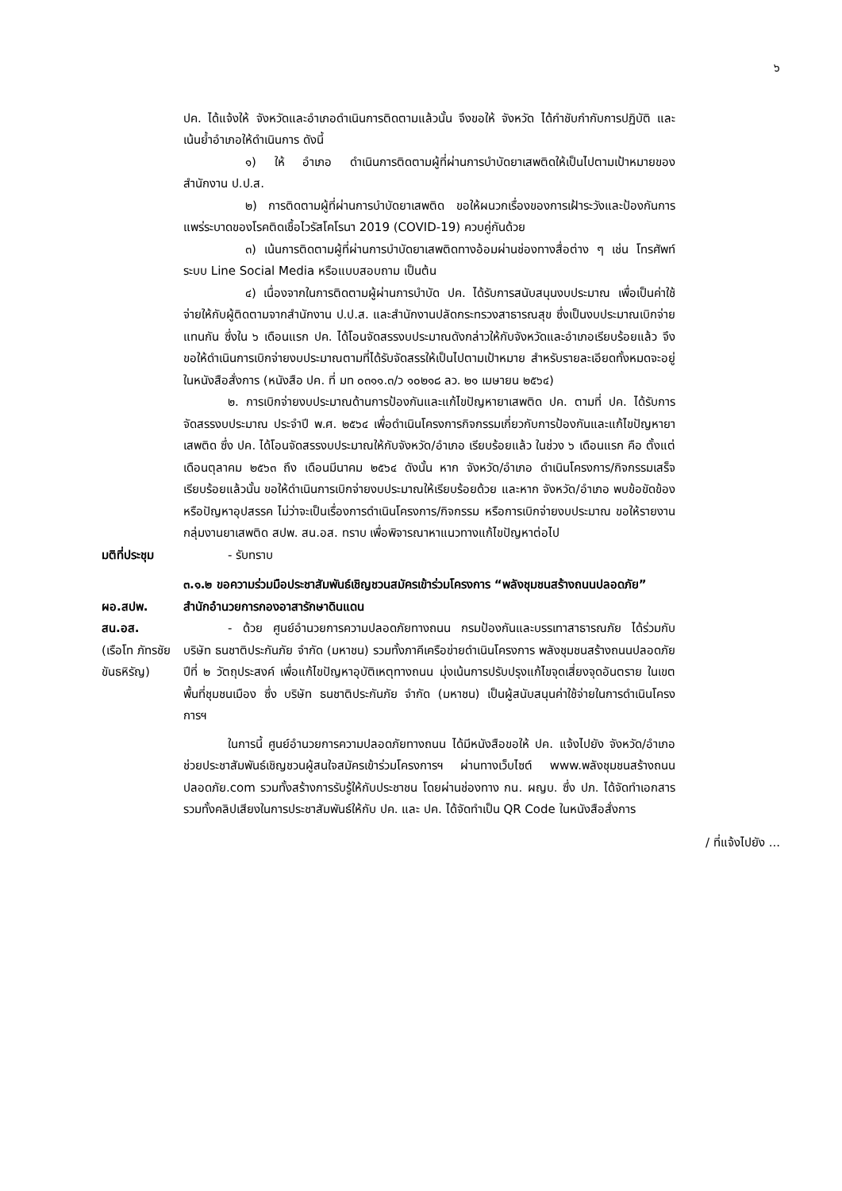๖
ปค. ได้แจ้งให้ จังหวัดและอำเภอดำเนินการติดตามแล้วนั้น จึงขอให้ จังหวัด ได้กำชับกำกับการปฏิบัติ และเน้นย้ำอำเภอให้ดำเนินการ ดังนี้
๑) ให้ อำเภอ ดำเนินการติดตามผู้ที่ผ่านการบำบัดยาเสพติดให้เป็นไปตามเป้าหมายของสำนักงาน ป.ป.ส.
๒) การติดตามผู้ที่ผ่านการบำบัดยาเสพติด ขอให้ผนวกเรื่องของการเฝ้าระวังและป้องกันการแพร่ระบาดของโรคติดเชื้อไวรัสโคโรนา 2019 (COVID-19) ควบคู่กันด้วย
๓) เน้นการติดตามผู้ที่ผ่านการบำบัดยาเสพติดทางอ้อมผ่านช่องทางสื่อต่าง ๆ เช่น โทรศัพท์ ระบบ Line Social Media หรือแบบสอบถาม เป็นต้น
๔) เนื่องจากในการติดตามผู้ผ่านการบำบัด ปค. ได้รับการสนับสนุนงบประมาณ เพื่อเป็นค่าใช้จ่ายให้กับผู้ติดตามจากสำนักงาน ป.ป.ส. และสำนักงานปลัดกระทรวงสาธารณสุข ซึ่งเป็นงบประมาณเบิกจ่ายแทนกัน ซึ่งใน ๖ เดือนแรก ปค. ได้โอนจัดสรรงบประมาณดังกล่าวให้กับจังหวัดและอำเภอเรียบร้อยแล้ว จึงขอให้ดำเนินการเบิกจ่ายงบประมาณตามที่ได้รับจัดสรรให้เป็นไปตามเป้าหมาย สำหรับรายละเอียดทั้งหมดจะอยู่ในหนังสือสั่งการ (หนังสือ ปค. ที่ มท ๐๓๑๑.๓/ว ๑๐๒๑๘ ลว. ๒๑ เมษายน ๒๕๖๔)
๒. การเบิกจ่ายงบประมาณด้านการป้องกันและแก้ไขปัญหายาเสพติด ปค. ตามที่ ปค. ได้รับการจัดสรรงบประมาณ ประจำปี พ.ศ. ๒๕๖๔ เพื่อดำเนินโครงการกิจกรรมเกี่ยวกับการป้องกันและแก้ไขปัญหายาเสพติด ซึ่ง ปค. ได้โอนจัดสรรงบประมาณให้กับจังหวัด/อำเภอ เรียบร้อยแล้ว ในช่วง ๖ เดือนแรก คือ ตั้งแต่เดือนตุลาคม ๒๕๖๓ ถึง เดือนมีนาคม ๒๕๖๔ ดังนั้น หาก จังหวัด/อำเภอ ดำเนินโครงการ/กิจกรรมเสร็จเรียบร้อยแล้วนั้น ขอให้ดำเนินการเบิกจ่ายงบประมาณให้เรียบร้อยด้วย และหาก จังหวัด/อำเภอ พบข้อขัดข้องหรือปัญหาอุปสรรค ไม่ว่าจะเป็นเรื่องการดำเนินโครงการ/กิจกรรม หรือการเบิกจ่ายงบประมาณ ขอให้รายงานกลุ่มงานยาเสพติด สปพ. สน.อส. ทราบ เพื่อพิจารณาหาแนวทางแก้ไขปัญหาต่อไป
มติที่ประชุม - รับทราบ
๓.๑.๒ ขอความร่วมมือประชาสัมพันธ์เชิญชวนสมัครเข้าร่วมโครงการ “พลังชุมชนสร้างถนนปลอดภัย”
ผอ.สปพ. สน.อส.
(เรือโท ภัทรชัย ขันธหิรัญ)
สำนักอำนวยการกองอาสารักษาดินแดน
- ด้วย ศูนย์อำนวยการความปลอดภัยทางถนน กรมป้องกันและบรรเทาสาธารณภัย ได้ร่วมกับ บริษัท ธนชาติประกันภัย จำกัด (มหาชน) รวมทั้งภาคีเครือข่ายดำเนินโครงการ พลังชุมชนสร้างถนนปลอดภัย ปีที่ ๒ วัตถุประสงค์ เพื่อแก้ไขปัญหาอุบัติเหตุทางถนน มุ่งเน้นการปรับปรุงแก้ไขจุดเสี่ยงจุดอันตราย ในเขตพื้นที่ชุมชนเมือง ซึ่ง บริษัท ธนชาติประกันภัย จำกัด (มหาชน) เป็นผู้สนับสนุนค่าใช้จ่ายในการดำเนินโครงการฯ
ในการนี้ ศูนย์อำนวยการความปลอดภัยทางถนน ได้มีหนังสือขอให้ ปค. แจ้งไปยัง จังหวัด/อำเภอ ช่วยประชาสัมพันธ์เชิญชวนผู้สนใจสมัครเข้าร่วมโครงการฯ ผ่านทางเว็บไซต์ www.พลังชุมชนสร้างถนนปลอดภัย.com รวมทั้งสร้างการรับรู้ให้กับประชาชน โดยผ่านช่องทาง กน. ผญบ. ซึ่ง ปภ. ได้จัดทำเอกสาร รวมทั้งคลิปเสียงในการประชาสัมพันธ์ให้กับ ปค. และ ปค. ได้จัดทำเป็น QR Code ในหนังสือสั่งการ
/ ที่แจ้งไปยัง ...